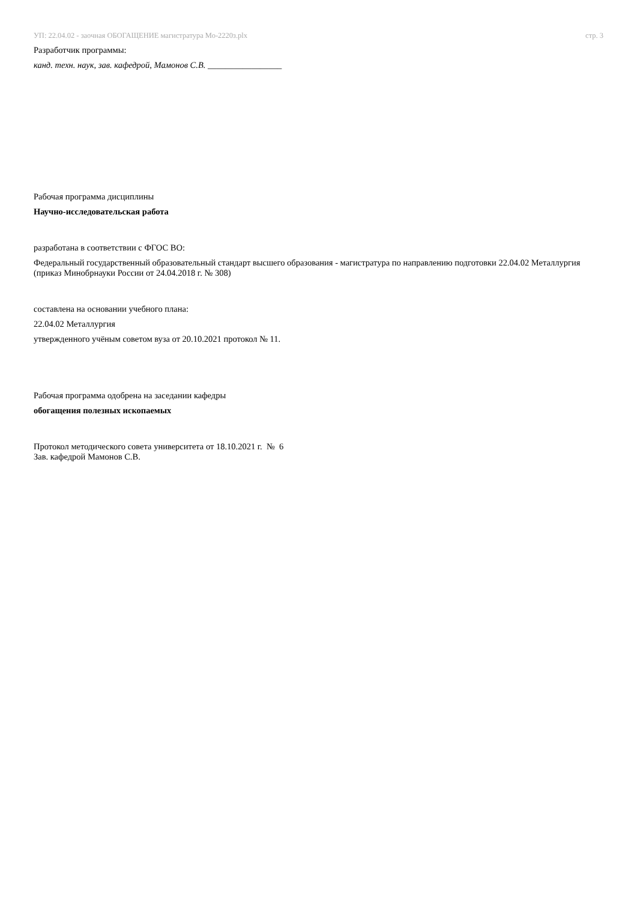УП: 22.04.02 - заочная ОБОГАЩЕНИЕ магистратура Мо-2220з.plx
стр. 3
Разработчик программы:
канд. техн. наук, зав. кафедрой, Мамонов С.В. _________________
Рабочая программа дисциплины
Научно-исследовательская работа
разработана в соответствии с ФГОС ВО:
Федеральный государственный образовательный стандарт высшего образования - магистратура по направлению подготовки 22.04.02 Металлургия (приказ Минобрнауки России от 24.04.2018 г. № 308)
составлена на основании учебного плана:
22.04.02 Металлургия
утвержденного учёным советом вуза от 20.10.2021 протокол № 11.
Рабочая программа одобрена на заседании кафедры
обогащения полезных ископаемых
Протокол методического совета университета от 18.10.2021 г. № 6
Зав. кафедрой Мамонов С.В.